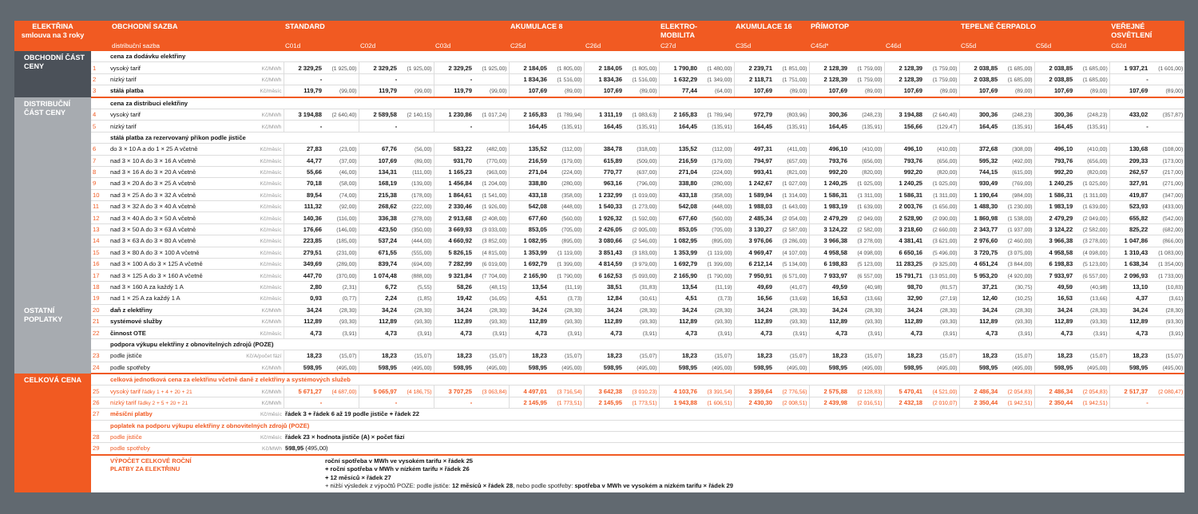| ELEKTŘINA smlouva na 3 roky | OBCHODNÍ SAZBA | | | STANDARD | | | | | | AKUMULACE 8 | | | | ELEKTRO- MOBILITA | | AKUMULACE 16 | | PŘÍMOTOP | | | | TEPELNÉ ČERPADLO | | | | VEŘEJNÉ OSVĚTLENÍ | |
| --- | --- | --- | --- | --- | --- | --- | --- | --- | --- | --- | --- | --- | --- | --- | --- | --- | --- | --- | --- | --- | --- | --- | --- | --- | --- | --- | --- |
| | distribuční sazba | | | C01d | | C02d | | C03d | | C25d | | C26d | | C27d | | C35d | | C45d* | | C46d | | C55d | | C56d | | C62d | |
| OBCHODNÍ ČÁST CENY | | cena za dodávku elektřiny | | | | | | | | | | | | | | | | | | | | | | | | | |
| | 1 | vysoký tarif | Kč/MWh | 2 329,25 | (1 925,00) | 2 329,25 | (1 925,00) | 2 329,25 | (1 925,00) | 2 184,05 | (1 805,00) | 2 184,05 | (1 805,00) | 1 790,80 | (1 480,00) | 2 239,71 | (1 851,00) | 2 128,39 | (1 759,00) | 2 128,39 | (1 759,00) | 2 038,85 | (1 685,00) | 2 038,85 | (1 685,00) | 1 937,21 | (1 601,00) |
| | 2 | nízký tarif | Kč/MWh | - | | - | | - | | 1 834,36 | (1 516,00) | 1 834,36 | (1 516,00) | 1 632,29 | (1 349,00) | 2 118,71 | (1 751,00) | 2 128,39 | (1 759,00) | 2 128,39 | (1 759,00) | 2 038,85 | (1 685,00) | 2 038,85 | (1 685,00) | - | |
| | 3 | stálá platba | Kč/měsíc | 119,79 | (99,00) | 119,79 | (99,00) | 119,79 | (99,00) | 107,69 | (89,00) | 107,69 | (89,00) | 77,44 | (64,00) | 107,69 | (89,00) | 107,69 | (89,00) | 107,69 | (89,00) | 107,69 | (89,00) | 107,69 | (89,00) | 107,69 | (89,00) |
| DISTRIBUČNÍ ČÁST CENY | | cena za distribuci elektřiny | | | | | | | | | | | | | | | | | | | | | | | | | |
| | 4 | vysoký tarif | Kč/MWh | 3 194,88 | (2 640,40) | 2 589,58 | (2 140,15) | 1 230,86 | (1 017,24) | 2 165,83 | (1 789,94) | 1 311,19 | (1 083,63) | 2 165,83 | (1 789,94) | 972,79 | (803,96) | 300,36 | (248,23) | 3 194,88 | (2 640,40) | 300,36 | (248,23) | 300,36 | (248,23) | 433,02 | (357,87) |
| | 5 | nízký tarif | Kč/MWh | - | | - | | - | | 164,45 | (135,91) | 164,45 | (135,91) | 164,45 | (135,91) | 164,45 | (135,91) | 164,45 | (135,91) | 156,66 | (129,47) | 164,45 | (135,91) | 164,45 | (135,91) | - | |
| | | stálá platba za rezervovaný příkon podle jističe | | | | | | | | | | | | | | | | | | | | | | | | | |
| | 6 | do 3 × 10 A a do 1 × 25 A včetně | Kč/měsíc | 27,83 | (23,00) | 67,76 | (56,00) | 583,22 | (482,00) | 135,52 | (112,00) | 384,78 | (318,00) | 135,52 | (112,00) | 497,31 | (411,00) | 496,10 | (410,00) | 496,10 | (410,00) | 372,68 | (308,00) | 496,10 | (410,00) | 130,68 | (108,00) |
| | 7 | nad 3 × 10 A do 3 × 16 A včetně | Kč/měsíc | 44,77 | (37,00) | 107,69 | (89,00) | 931,70 | (770,00) | 216,59 | (179,00) | 615,89 | (509,00) | 216,59 | (179,00) | 794,97 | (657,00) | 793,76 | (656,00) | 793,76 | (656,00) | 595,32 | (492,00) | 793,76 | (656,00) | 209,33 | (173,00) |
| | 8 | nad 3 × 16 A do 3 × 20 A včetně | Kč/měsíc | 55,66 | (46,00) | 134,31 | (111,00) | 1 165,23 | (963,00) | 271,04 | (224,00) | 770,77 | (637,00) | 271,04 | (224,00) | 993,41 | (821,00) | 992,20 | (820,00) | 992,20 | (820,00) | 744,15 | (615,00) | 992,20 | (820,00) | 262,57 | (217,00) |
| | 9 | nad 3 × 20 A do 3 × 25 A včetně | Kč/měsíc | 70,18 | (58,00) | 168,19 | (139,00) | 1 456,84 | (1 204,00) | 338,80 | (280,00) | 963,16 | (796,00) | 338,80 | (280,00) | 1 242,67 | (1 027,00) | 1 240,25 | (1 025,00) | 1 240,25 | (1 025,00) | 930,49 | (769,00) | 1 240,25 | (1 025,00) | 327,91 | (271,00) |
| | 10 | nad 3 × 25 A do 3 × 32 A včetně | Kč/měsíc | 89,54 | (74,00) | 215,38 | (178,00) | 1 864,61 | (1 541,00) | 433,18 | (358,00) | 1 232,99 | (1 019,00) | 433,18 | (358,00) | 1 589,94 | (1 314,00) | 1 586,31 | (1 311,00) | 1 586,31 | (1 311,00) | 1 190,64 | (984,00) | 1 586,31 | (1 311,00) | 419,87 | (347,00) |
| | 11 | nad 3 × 32 A do 3 × 40 A včetně | Kč/měsíc | 111,32 | (92,00) | 268,62 | (222,00) | 2 330,46 | (1 926,00) | 542,08 | (448,00) | 1 540,33 | (1 273,00) | 542,08 | (448,00) | 1 988,03 | (1 643,00) | 1 983,19 | (1 639,00) | 2 003,76 | (1 656,00) | 1 488,30 | (1 230,00) | 1 983,19 | (1 639,00) | 523,93 | (433,00) |
| | 12 | nad 3 × 40 A do 3 × 50 A včetně | Kč/měsíc | 140,36 | (116,00) | 336,38 | (278,00) | 2 913,68 | (2 408,00) | 677,60 | (560,00) | 1 926,32 | (1 592,00) | 677,60 | (560,00) | 2 485,34 | (2 054,00) | 2 479,29 | (2 049,00) | 2 528,90 | (2 090,00) | 1 860,98 | (1 538,00) | 2 479,29 | (2 049,00) | 655,82 | (542,00) |
| | 13 | nad 3 × 50 A do 3 × 63 A včetně | Kč/měsíc | 176,66 | (146,00) | 423,50 | (350,00) | 3 669,93 | (3 033,00) | 853,05 | (705,00) | 2 426,05 | (2 005,00) | 853,05 | (705,00) | 3 130,27 | (2 587,00) | 3 124,22 | (2 582,00) | 3 218,60 | (2 660,00) | 2 343,77 | (1 937,00) | 3 124,22 | (2 582,00) | 825,22 | (682,00) |
| | 14 | nad 3 × 63 A do 3 × 80 A včetně | Kč/měsíc | 223,85 | (185,00) | 537,24 | (444,00) | 4 660,92 | (3 852,00) | 1 082,95 | (895,00) | 3 080,66 | (2 546,00) | 1 082,95 | (895,00) | 3 976,06 | (3 286,00) | 3 966,38 | (3 278,00) | 4 381,41 | (3 621,00) | 2 976,60 | (2 460,00) | 3 966,38 | (3 278,00) | 1 047,86 | (866,00) |
| | 15 | nad 3 × 80 A do 3 × 100 A včetně | Kč/měsíc | 279,51 | (231,00) | 671,55 | (555,00) | 5 826,15 | (4 815,00) | 1 353,99 | (1 119,00) | 3 851,43 | (3 183,00) | 1 353,99 | (1 119,00) | 4 969,47 | (4 107,00) | 4 958,58 | (4 098,00) | 6 650,16 | (5 496,00) | 3 720,75 | (3 075,00) | 4 958,58 | (4 098,00) | 1 310,43 | (1 083,00) |
| | 16 | nad 3 × 100 A do 3 × 125 A včetně | Kč/měsíc | 349,69 | (289,00) | 839,74 | (694,00) | 7 282,99 | (6 019,00) | 1 692,79 | (1 399,00) | 4 814,59 | (3 979,00) | 1 692,79 | (1 399,00) | 6 212,14 | (5 134,00) | 6 198,83 | (5 123,00) | 11 283,25 | (9 325,00) | 4 651,24 | (3 844,00) | 6 198,83 | (5 123,00) | 1 638,34 | (1 354,00) |
| | 17 | nad 3 × 125 A do 3 × 160 A včetně | Kč/měsíc | 447,70 | (370,00) | 1 074,48 | (888,00) | 9 321,84 | (7 704,00) | 2 165,90 | (1 790,00) | 6 162,53 | (5 093,00) | 2 165,90 | (1 790,00) | 7 950,91 | (6 571,00) | 7 933,97 | (6 557,00) | 15 791,71 | (13 051,00) | 5 953,20 | (4 920,00) | 7 933,97 | (6 557,00) | 2 096,93 | (1 733,00) |
| | 18 | nad 3 × 160 A za každý 1 A | Kč/měsíc | 2,80 | (2,31) | 6,72 | (5,55) | 58,26 | (48,15) | 13,54 | (11,19) | 38,51 | (31,83) | 13,54 | (11,19) | 49,69 | (41,07) | 49,59 | (40,98) | 98,70 | (81,57) | 37,21 | (30,75) | 49,59 | (40,98) | 13,10 | (10,83) |
| | 19 | nad 1 × 25 A za každý 1 A | Kč/měsíc | 0,93 | (0,77) | 2,24 | (1,85) | 19,42 | (16,05) | 4,51 | (3,73) | 12,84 | (10,61) | 4,51 | (3,73) | 16,56 | (13,69) | 16,53 | (13,66) | 32,90 | (27,19) | 12,40 | (10,25) | 16,53 | (13,66) | 4,37 | (3,61) |
| OSTATNÍ POPLATKY | 20 | daň z elektřiny | Kč/MWh | 34,24 | (28,30) | 34,24 | (28,30) | 34,24 | (28,30) | 34,24 | (28,30) | 34,24 | (28,30) | 34,24 | (28,30) | 34,24 | (28,30) | 34,24 | (28,30) | 34,24 | (28,30) | 34,24 | (28,30) | 34,24 | (28,30) | 34,24 | (28,30) |
| | 21 | systémové služby | Kč/MWh | 112,89 | (93,30) | 112,89 | (93,30) | 112,89 | (93,30) | 112,89 | (93,30) | 112,89 | (93,30) | 112,89 | (93,30) | 112,89 | (93,30) | 112,89 | (93,30) | 112,89 | (93,30) | 112,89 | (93,30) | 112,89 | (93,30) | 112,89 | (93,30) |
| | 22 | činnost OTE | Kč/měsíc | 4,73 | (3,91) | 4,73 | (3,91) | 4,73 | (3,91) | 4,73 | (3,91) | 4,73 | (3,91) | 4,73 | (3,91) | 4,73 | (3,91) | 4,73 | (3,91) | 4,73 | (3,91) | 4,73 | (3,91) | 4,73 | (3,91) | 4,73 | (3,91) |
| | | podpora výkupu elektřiny z obnovitelných zdrojů (POZE) | | | | | | | | | | | | | | | | | | | | | | | | | |
| | 23 | podle jističe | Kč/A/počet fází | 18,23 | (15,07) | 18,23 | (15,07) | 18,23 | (15,07) | 18,23 | (15,07) | 18,23 | (15,07) | 18,23 | (15,07) | 18,23 | (15,07) | 18,23 | (15,07) | 18,23 | (15,07) | 18,23 | (15,07) | 18,23 | (15,07) | 18,23 | (15,07) |
| | 24 | podle spotřeby | Kč/MWh | 598,95 | (495,00) | 598,95 | (495,00) | 598,95 | (495,00) | 598,95 | (495,00) | 598,95 | (495,00) | 598,95 | (495,00) | 598,95 | (495,00) | 598,95 | (495,00) | 598,95 | (495,00) | 598,95 | (495,00) | 598,95 | (495,00) | 598,95 | (495,00) |
| CELKOVÁ CENA | | celková jednotková cena za elektřinu včetně daně z elektřiny a systémových služeb | | | | | | | | | | | | | | | | | | | | | | | | | |
| | 25 | vysoký tarif řádky 1 + 4 + 20 + 21 | Kč/MWh | 5 671,27 | (4 687,00) | 5 065,97 | (4 186,75) | 3 707,25 | (3 063,84) | 4 497,01 | (3 716,54) | 3 642,38 | (3 010,23) | 4 103,76 | (3 391,54) | 3 359,64 | (2 776,56) | 2 575,88 | (2 128,83) | 5 470,41 | (4 521,00) | 2 486,34 | (2 054,83) | 2 486,34 | (2 054,83) | 2 517,37 | (2 080,47) |
| | 26 | nízký tarif řádky 2 + 5 + 20 + 21 | Kč/MWh | - | | - | | - | | 2 145,95 | (1 773,51) | 2 145,95 | (1 773,51) | 1 943,88 | (1 606,51) | 2 430,30 | (2 008,51) | 2 439,98 | (2 016,51) | 2 432,18 | (2 010,07) | 2 350,44 | (1 942,51) | 2 350,44 | (1 942,51) | - | |
| | 27 | měsíční platby | Kč/měsíc | řádek 3 + řádek 6 až 19 podle jističe + řádek 22 | | | | | | | | | | | | | | | | | | | | | | | |
| | | poplatek na podporu výkupu elektřiny z obnovitelných zdrojů (POZE) | | | | | | | | | | | | | | | | | | | | | | | | | |
| | 28 | podle jističe | Kč/měsíc | řádek 23 × hodnota jističe (A) × počet fází | | | | | | | | | | | | | | | | | | | | | | | |
| | 29 | podle spotřeby | Kč/MWh | 598,95 (495,00) | | | | | | | | | | | | | | | | | | | | | | | |
| | | VÝPOČET CELKOVÉ ROČNÍ PLATBY ZA ELEKTŘINU | | | roční spotřeba v MWh ve vysokém tarifu × řádek 25 + roční spotřeba v MWh v nízkém tarifu × řádek 26 + 12 měsíců × řádek 27 + nižší výsledek z výpočtů POZE: podle jističe: 12 měsíců × řádek 28 , nebo podle spotřeby: spotřeba v MWh ve vysokém a nízkém tarifu × řádek 29 | | | | | | | | | | | | | | | | | | | | | | |